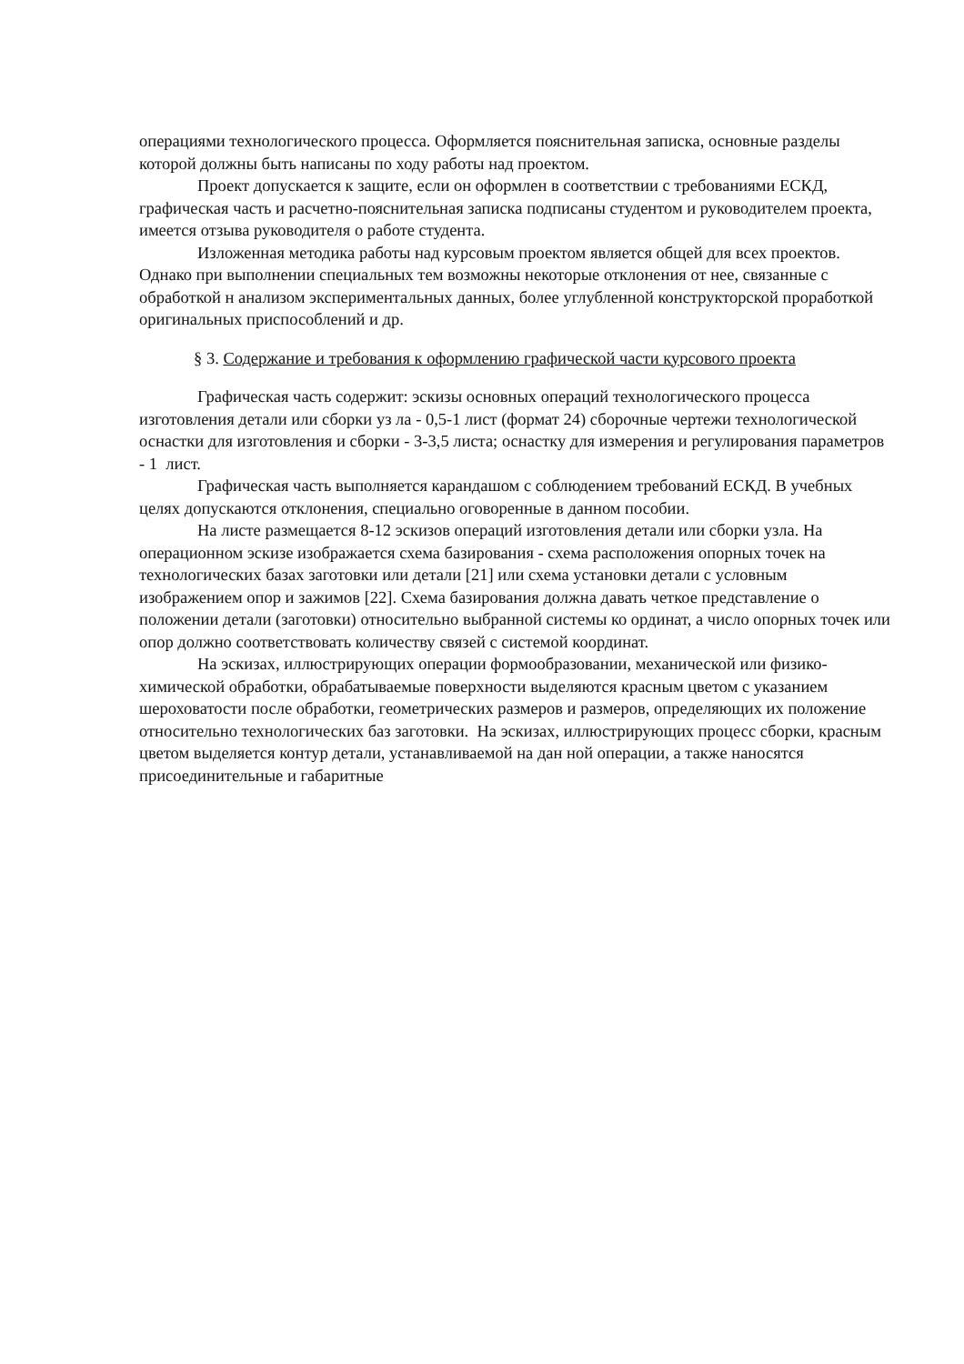операциями технологического процесса. Оформляется пояснительная записка, основные разделы которой должны быть написаны по ходу работы над проектом.
Проект допускается к защите, если он оформлен в соответствии с требованиями ЕСКД, графическая часть и расчетно-пояснительная записка подписаны студентом и руководителем проекта, имеется отзыва руководителя о работе студента.
Изложенная методика работы над курсовым проектом является общей для всех проектов. Однако при выполнении специальных тем возможны некоторые отклонения от нее, связанные с обработкой н анализом экспериментальных данных, более углубленной конструкторской проработкой оригинальных приспособлений и др.
§ 3. Содержание и требования к оформлению графической части курсового проекта
Графическая часть содержит: эскизы основных операций технологического процесса изготовления детали или сборки уз ла - 0,5-1 лист (формат 24) сборочные чертежи технологической оснастки для изготовления и сборки - 3-3,5 листа; оснастку для измерения и регулирования параметров - 1 лист.
Графическая часть выполняется карандашом с соблюдением требований ЕСКД. В учебных целях допускаются отклонения, специально оговоренные в данном пособии.
На листе размещается 8-12 эскизов операций изготовления детали или сборки узла. На операционном эскизе изображается схема базирования - схема расположения опорных точек на технологических базах заготовки или детали [21] или схема установки детали с условным изображением опор и зажимов [22]. Схема базирования должна давать четкое представление о положении детали (заготовки) относительно выбранной системы ко ординат, а число опорных точек или опор должно соответствовать количеству связей с системой координат.
На эскизах, иллюстрирующих операции формообразовании, механической или физико-химической обработки, обрабатываемые поверхности выделяются красным цветом с указанием шероховатости после обработки, геометрических размеров и размеров, определяющих их положение относительно технологических баз заготовки. На эскизах, иллюстрирующих процесс сборки, красным цветом выделяется контур детали, устанавливаемой на дан ной операции, а также наносятся присоединительные и габаритные